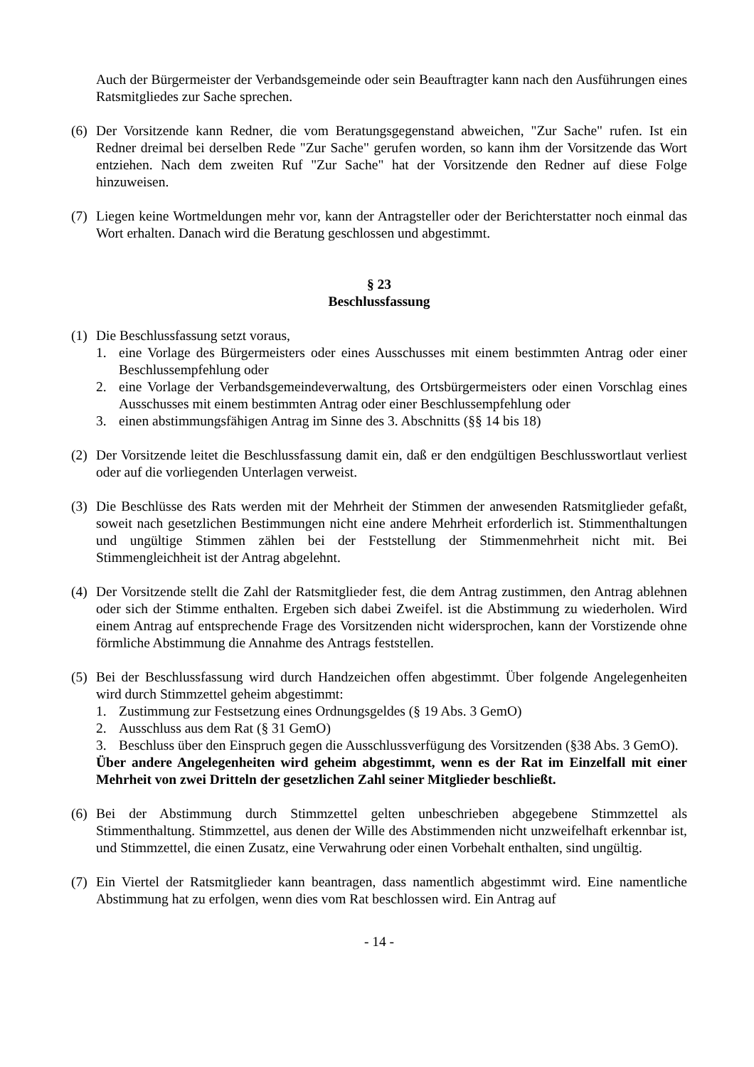Auch der Bürgermeister der Verbandsgemeinde oder sein Beauftragter kann nach den Ausführungen eines Ratsmitgliedes zur Sache sprechen.
(6)
Der Vorsitzende kann Redner, die vom Beratungsgegenstand abweichen, "Zur Sache" rufen. Ist ein Redner dreimal bei derselben Rede "Zur Sache" gerufen worden, so kann ihm der Vorsitzende das Wort entziehen. Nach dem zweiten Ruf "Zur Sache" hat der Vorsitzende den Redner auf diese Folge hinzuweisen.
(7)
Liegen keine Wortmeldungen mehr vor, kann der Antragsteller oder der Berichterstatter noch einmal das Wort erhalten. Danach wird die Beratung geschlossen und abgestimmt.
§ 23
Beschlussfassung
(1)
Die Beschlussfassung setzt voraus,
1. eine Vorlage des Bürgermeisters oder eines Ausschusses mit einem bestimmten Antrag oder einer Beschlussempfehlung oder
2. eine Vorlage der Verbandsgemeindeverwaltung, des Ortsbürgermeisters oder einen Vorschlag eines Ausschusses mit einem bestimmten Antrag oder einer Beschlussempfehlung oder
3. einen abstimmungsfähigen Antrag im Sinne des 3. Abschnitts (§§ 14 bis 18)
(2)
Der Vorsitzende leitet die Beschlussfassung damit ein, daß er den endgültigen Beschlusswortlaut verliest oder auf die vorliegenden Unterlagen verweist.
(3)
Die Beschlüsse des Rats werden mit der Mehrheit der Stimmen der anwesenden Ratsmitglieder gefaßt, soweit nach gesetzlichen Bestimmungen nicht eine andere Mehrheit erforderlich ist. Stimmenthaltungen und ungültige Stimmen zählen bei der Feststellung der Stimmenmehrheit nicht mit. Bei Stimmengleichheit ist der Antrag abgelehnt.
(4)
Der Vorsitzende stellt die Zahl der Ratsmitglieder fest, die dem Antrag zustimmen, den Antrag ablehnen oder sich der Stimme enthalten. Ergeben sich dabei Zweifel. ist die Abstimmung zu wiederholen. Wird einem Antrag auf entsprechende Frage des Vorsitzenden nicht widersprochen, kann der Vorstizende ohne förmliche Abstimmung die Annahme des Antrags feststellen.
(5)
Bei der Beschlussfassung wird durch Handzeichen offen abgestimmt. Über folgende Angelegenheiten wird durch Stimmzettel geheim abgestimmt:
1. Zustimmung zur Festsetzung eines Ordnungsgeldes (§ 19 Abs. 3 GemO)
2. Ausschluss aus dem Rat (§ 31 GemO)
3. Beschluss über den Einspruch gegen die Ausschlussverfügung des Vorsitzenden (§38 Abs. 3 GemO).
Über andere Angelegenheiten wird geheim abgestimmt, wenn es der Rat im Einzelfall mit einer Mehrheit von zwei Dritteln der gesetzlichen Zahl seiner Mitglieder beschließt.
(6)
Bei der Abstimmung durch Stimmzettel gelten unbeschrieben abgegebene Stimmzettel als Stimmenthaltung. Stimmzettel, aus denen der Wille des Abstimmenden nicht unzweifelhaft erkennbar ist, und Stimmzettel, die einen Zusatz, eine Verwahrung oder einen Vorbehalt enthalten, sind ungültig.
(7)
Ein Viertel der Ratsmitglieder kann beantragen, dass namentlich abgestimmt wird. Eine namentliche Abstimmung hat zu erfolgen, wenn dies vom Rat beschlossen wird. Ein Antrag auf
- 14 -